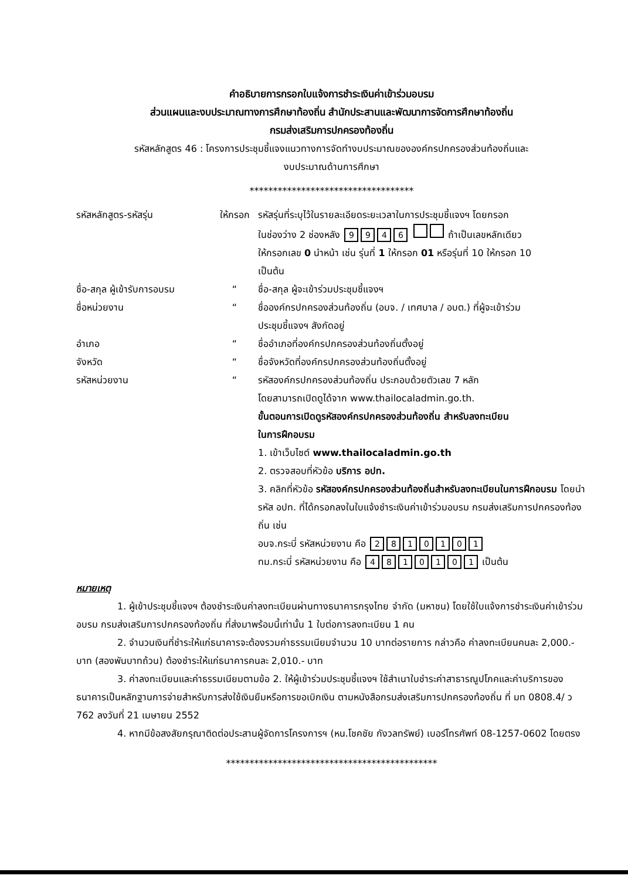คำอธิบายการกรอกใบแจ้งการชำระเงินค่าเข้าร่วมอบรม
ส่วนแผนและงบประมาณทางการศึกษาท้องถิ่น สำนักประสานและพัฒนาการจัดการศึกษาท้องถิ่น
กรมส่งเสริมการปกครองท้องถิ่น
รหัสหลักสูตร 46 : โครงการประชุมชี้แจงแนวทางการจัดทำงบประมาณขององค์กรปกครองส่วนท้องถิ่นและ
งบประมาณด้านการศึกษา
***********************************
รหัสหลักสูตร-รหัสรุ่น ให้กรอก รหัสรุ่นที่ระบุไว้ในรายละเอียดระยะเวลาในการประชุมชี้แจงฯ โดยกรอก
ในช่องว่าง 2 ช่องหลัง 9946 ถ้าเป็นเลขหลักเดียว
ให้กรอกเลข 0 นำหน้า เช่น รุ่นที่ 1 ให้กรอก 01 หรือรุ่นที่ 10 ให้กรอก 10
เป็นต้น
ชื่อ-สกุล ผู้เข้ารับการอบรม
“ ชื่อ-สกุล ผู้จะเข้าร่วมประชุมชี้แจงฯ
ชื่อหน่วยงาน “ ชื่อองค์กรปกครองส่วนท้องถิ่น (อบจ. / เทศบาล / อบต.) ที่ผู้จะเข้าร่วม
ประชุมชี้แจงฯ สังกัดอยู่
อำเภอ “ ชื่ออำเภอที่องค์กรปกครองส่วนท้องถิ่นตั้งอยู่
จังหวัด “ ชื่อจังหวัดที่องค์กรปกครองส่วนท้องถิ่นตั้งอยู่
รหัสหน่วยงาน “ รหัสองค์กรปกครองส่วนท้องถิ่น ประกอบด้วยตัวเลข 7 หลัก
โดยสามารถเปิดดูได้จาก www.thailocaladmin.go.th.
ขั้นตอนการเปิดดูรหัสองค์กรปกครองส่วนท้องถิ่น สำหรับลงทะเบียน
ในการฝึกอบรม
1. เข้าเว็บไซต์ www.thailocaladmin.go.th
2. ตรวจสอบที่หัวข้อ บริการ อปท.
3. คลิกที่หัวข้อ รหัสองค์กรปกครองส่วนท้องถิ่นสำหรับลงทะเบียนในการฝึกอบรม โดยนำรหัส อปท. ที่ได้กรอกลงในใบแจ้งชำระเงินค่าเข้าร่วมอบรม กรมส่งเสริมการปกครองท้องถิ่น เช่น
อบจ.กระบี่ รหัสหน่วยงาน คือ 2810101
ทม.กระบี่ รหัสหน่วยงาน คือ 4810101 เป็นต้น
หมายเหตุ
1. ผู้เข้าประชุมชี้แจงฯ ต้องชำระเงินค่าลงทะเบียนผ่านทางธนาคารกรุงไทย จำกัด (มหาชน) โดยใช้ใบแจ้งการชำระเงินค่าเข้าร่วมอบรม กรมส่งเสริมการปกครองท้องถิ่น ที่ส่งมาพร้อมนี้เท่านั้น 1 ใบต่อการลงทะเบียน 1 คน
2. จำนวนเงินที่ชำระให้แก่ธนาคารจะต้องรวมค่าธรรมเนียมจำนวน 10 บาทต่อรายการ กล่าวคือ ค่าลงทะเบียนคนละ 2,000.- บาท (สองพันบาทถ้วน) ต้องชำระให้แก่ธนาคารคนละ 2,010.- บาท
3. ค่าลงทะเบียนและค่าธรรมเนียมตามข้อ 2. ให้ผู้เข้าร่วมประชุมชี้แจงฯ ใช้สำเนาใบชำระค่าสาธารณูปโภคและค่าบริการของธนาคารเป็นหลักฐานการจ่ายสำหรับการส่งใช้เงินยืมหรือการขอเบิกเงิน ตามหนังสือกรมส่งเสริมการปกครองท้องถิ่น ที่ มท 0808.4/ ว 762 ลงวันที่ 21 เมษายน 2552
4. หากมีข้อสงสัยกรุณาติดต่อประสานผู้จัดการโครงการฯ (หน.โชคชัย กังวลทรัพย์) เบอร์โทรศัพท์ 08-1257-0602 โดยตรง
*********************************************